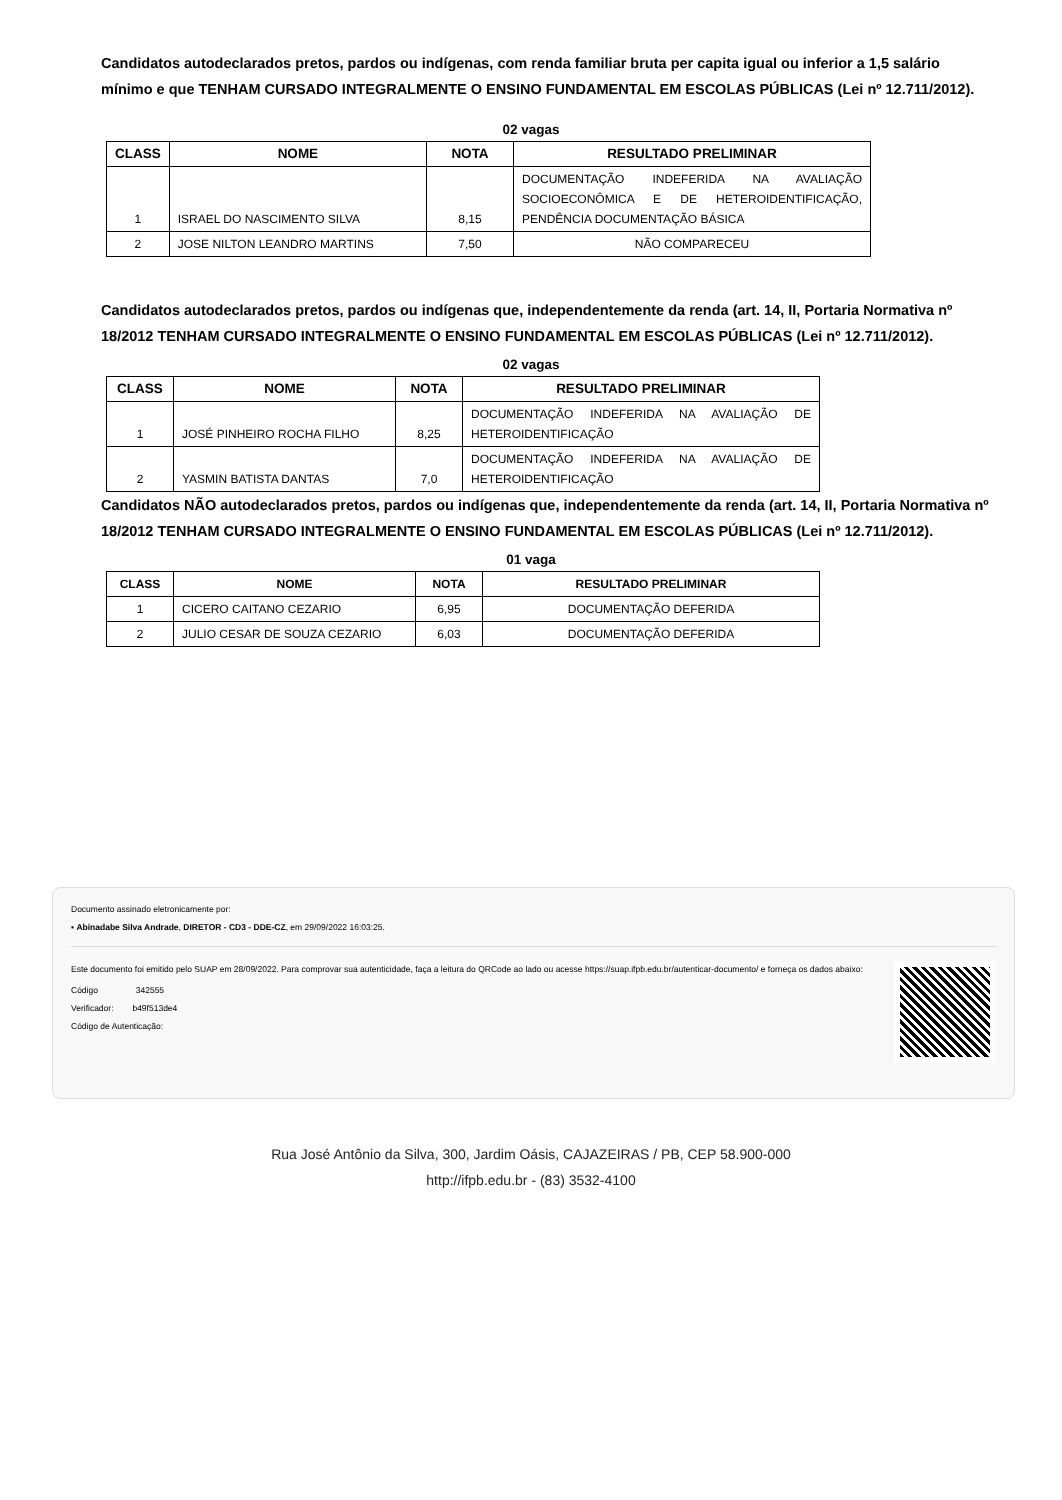Candidatos autodeclarados pretos, pardos ou indígenas, com renda familiar bruta per capita igual ou inferior a 1,5 salário mínimo e que TENHAM CURSADO INTEGRALMENTE O ENSINO FUNDAMENTAL EM ESCOLAS PÚBLICAS (Lei nº 12.711/2012).
02 vagas
| CLASS | NOME | NOTA | RESULTADO PRELIMINAR |
| --- | --- | --- | --- |
| 1 | ISRAEL DO NASCIMENTO SILVA | 8,15 | DOCUMENTAÇÃO INDEFERIDA NA AVALIAÇÃO SOCIOECONÔMICA E DE HETEROIDENTIFICAÇÃO, PENDÊNCIA DOCUMENTAÇÃO BÁSICA |
| 2 | JOSE NILTON LEANDRO MARTINS | 7,50 | NÃO COMPARECEU |
Candidatos autodeclarados pretos, pardos ou indígenas que, independentemente da renda (art. 14, II, Portaria Normativa nº 18/2012 TENHAM CURSADO INTEGRALMENTE O ENSINO FUNDAMENTAL EM ESCOLAS PÚBLICAS (Lei nº 12.711/2012).
02 vagas
| CLASS | NOME | NOTA | RESULTADO PRELIMINAR |
| --- | --- | --- | --- |
| 1 | JOSÉ PINHEIRO ROCHA FILHO | 8,25 | DOCUMENTAÇÃO INDEFERIDA NA AVALIAÇÃO DE HETEROIDENTIFICAÇÃO |
| 2 | YASMIN BATISTA DANTAS | 7,0 | DOCUMENTAÇÃO INDEFERIDA NA AVALIAÇÃO DE HETEROIDENTIFICAÇÃO |
Candidatos NÃO autodeclarados pretos, pardos ou indígenas que, independentemente da renda (art. 14, II, Portaria Normativa nº 18/2012 TENHAM CURSADO INTEGRALMENTE O ENSINO FUNDAMENTAL EM ESCOLAS PÚBLICAS (Lei nº 12.711/2012).
01 vaga
| CLASS | NOME | NOTA | RESULTADO PRELIMINAR |
| --- | --- | --- | --- |
| 1 | CICERO CAITANO CEZARIO | 6,95 | DOCUMENTAÇÃO DEFERIDA |
| 2 | JULIO CESAR DE SOUZA CEZARIO | 6,03 | DOCUMENTAÇÃO DEFERIDA |
Documento assinado eletronicamente por:
▪ Abinadabe Silva Andrade, DIRETOR - CD3 - DDE-CZ, em 29/09/2022 16:03:25.
Este documento foi emitido pelo SUAP em 28/09/2022. Para comprovar sua autenticidade, faça a leitura do QRCode ao lado ou acesse https://suap.ifpb.edu.br/autenticar-documento/ e forneça os dados abaixo:
Código 342555
Verificador: b49f513de4
Código de Autenticação:
Rua José Antônio da Silva, 300, Jardim Oásis, CAJAZEIRAS / PB, CEP 58.900-000
http://ifpb.edu.br - (83) 3532-4100